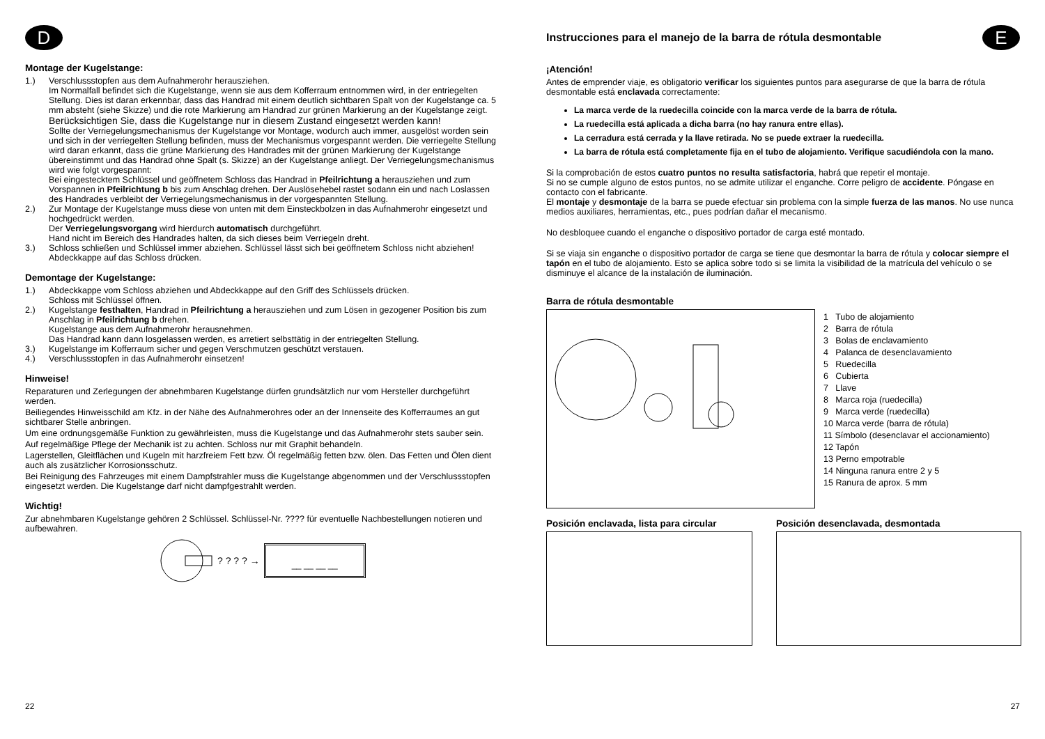D
Montage der Kugelstange:
1.) Verschlussstopfen aus dem Aufnahmerohr herausziehen.
Im Normalfall befindet sich die Kugelstange, wenn sie aus dem Kofferraum entnommen wird, in der entriegelten Stellung. Dies ist daran erkennbar, dass das Handrad mit einem deutlich sichtbaren Spalt von der Kugelstange ca. 5 mm absteht (siehe Skizze) und die rote Markierung am Handrad zur grünen Markierung an der Kugelstange zeigt.
Berücksichtigen Sie, dass die Kugelstange nur in diesem Zustand eingesetzt werden kann!
Sollte der Verriegelungsmechanismus der Kugelstange vor Montage, wodurch auch immer, ausgelöst worden sein und sich in der verriegelten Stellung befinden, muss der Mechanismus vorgespannt werden. Die verriegelte Stellung wird daran erkannt, dass die grüne Markierung des Handrades mit der grünen Markierung der Kugelstange übereinstimmt und das Handrad ohne Spalt (s. Skizze) an der Kugelstange anliegt. Der Verriegelungsmechanismus wird wie folgt vorgespannt:
Bei eingestecktem Schlüssel und geöffnetem Schloss das Handrad in Pfeilrichtung a herausziehen und zum Vorspannen in Pfeilrichtung b bis zum Anschlag drehen. Der Auslösehebel rastet sodann ein und nach Loslassen des Handrades verbleibt der Verriegelungsmechanismus in der vorgespannten Stellung.
2.) Zur Montage der Kugelstange muss diese von unten mit dem Einsteckbolzen in das Aufnahmerohr eingesetzt und hochgedrückt werden.
Der Verriegelungsvorgang wird hierdurch automatisch durchgeführt.
Hand nicht im Bereich des Handrades halten, da sich dieses beim Verriegeln dreht.
3.) Schloss schließen und Schlüssel immer abziehen. Schlüssel lässt sich bei geöffnetem Schloss nicht abziehen! Abdeckkappe auf das Schloss drücken.
Demontage der Kugelstange:
1.) Abdeckkappe vom Schloss abziehen und Abdeckkappe auf den Griff des Schlüssels drücken.
Schloss mit Schlüssel öffnen.
2.) Kugelstange festhalten, Handrad in Pfeilrichtung a herausziehen und zum Lösen in gezogener Position bis zum Anschlag in Pfeilrichtung b drehen.
Kugelstange aus dem Aufnahmerohr herausnehmen.
Das Handrad kann dann losgelassen werden, es arretiert selbsttätig in der entriegelten Stellung.
3.) Kugelstange im Kofferraum sicher und gegen Verschmutzen geschützt verstauen.
4.) Verschlussstopfen in das Aufnahmerohr einsetzen!
Hinweise!
Reparaturen und Zerlegungen der abnehmbaren Kugelstange dürfen grundsätzlich nur vom Hersteller durchgeführt werden.
Beiliegendes Hinweisschild am Kfz. in der Nähe des Aufnahmerohres oder an der Innenseite des Kofferraumes an gut sichtbarer Stelle anbringen.
Um eine ordnungsgemäße Funktion zu gewährleisten, muss die Kugelstange und das Aufnahmerohr stets sauber sein.
Auf regelmäßige Pflege der Mechanik ist zu achten. Schloss nur mit Graphit behandeln.
Lagerstellen, Gleitflächen und Kugeln mit harzfreiem Fett bzw. Öl regelmäßig fetten bzw. ölen. Das Fetten und Ölen dient auch als zusätzlicher Korrosionsschutz.
Bei Reinigung des Fahrzeuges mit einem Dampfstrahler muss die Kugelstange abgenommen und der Verschlussstopfen eingesetzt werden. Die Kugelstange darf nicht dampfgestrahlt werden.
Wichtig!
Zur abnehmbaren Kugelstange gehören 2 Schlüssel. Schlüssel-Nr. ???? für eventuelle Nachbestellungen notieren und aufbewahren.
? ? ? ? →
__ __ __ __
22
Instrucciones para el manejo de la barra de rótula desmontable
E
¡Atención!
Antes de emprender viaje, es obligatorio verificar los siguientes puntos para asegurarse de que la barra de rótula desmontable está enclavada correctamente:
La marca verde de la ruedecilla coincide con la marca verde de la barra de rótula.
La ruedecilla está aplicada a dicha barra (no hay ranura entre ellas).
La cerradura está cerrada y la llave retirada. No se puede extraer la ruedecilla.
La barra de rótula está completamente fija en el tubo de alojamiento. Verifique sacudiéndola con la mano.
Si la comprobación de estos cuatro puntos no resulta satisfactoria, habrá que repetir el montaje.
Si no se cumple alguno de estos puntos, no se admite utilizar el enganche. Corre peligro de accidente. Póngase en contacto con el fabricante.
El montaje y desmontaje de la barra se puede efectuar sin problema con la simple fuerza de las manos. No use nunca medios auxiliares, herramientas, etc., pues podrían dañar el mecanismo.
No desbloquee cuando el enganche o dispositivo portador de carga esté montado.
Si se viaja sin enganche o dispositivo portador de carga se tiene que desmontar la barra de rótula y colocar siempre el tapón en el tubo de alojamiento. Esto se aplica sobre todo si se limita la visibilidad de la matrícula del vehículo o se disminuye el alcance de la instalación de iluminación.
Barra de rótula desmontable
1 Tubo de alojamiento
2 Barra de rótula
3 Bolas de enclavamiento
4 Palanca de desenclavamiento
5 Ruedecilla
6 Cubierta
7 Llave
8 Marca roja (ruedecilla)
9 Marca verde (ruedecilla)
10 Marca verde (barra de rótula)
11 Símbolo (desenclavar el accionamiento)
12 Tapón
13 Perno empotrable
14 Ninguna ranura entre 2 y 5
15 Ranura de aprox. 5 mm
Posición enclavada, lista para circular
Posición desenclavada, desmontada
27